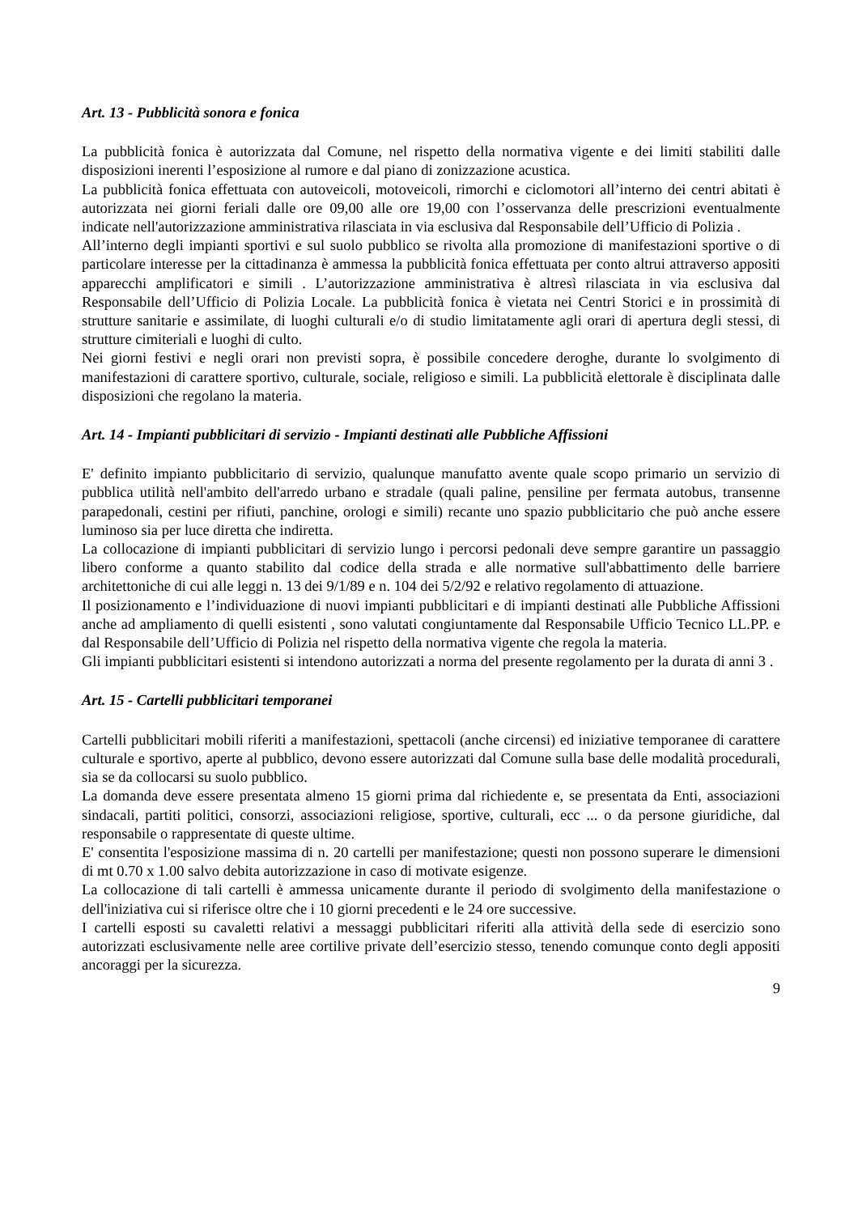Art. 13 - Pubblicità sonora e fonica
La pubblicità fonica è autorizzata dal Comune, nel rispetto della normativa vigente e dei limiti stabiliti dalle disposizioni inerenti l’esposizione al rumore e dal piano di zonizzazione acustica.
La pubblicità fonica effettuata con autoveicoli, motoveicoli, rimorchi e ciclomotori all’interno dei centri abitati è autorizzata nei giorni feriali dalle ore 09,00 alle ore 19,00 con l’osservanza delle prescrizioni eventualmente indicate nell'autorizzazione amministrativa rilasciata in via esclusiva dal Responsabile dell’Ufficio di Polizia .
All’interno degli impianti sportivi e sul suolo pubblico se rivolta alla promozione di manifestazioni sportive o di particolare interesse per la cittadinanza è ammessa la pubblicità fonica effettuata per conto altrui attraverso appositi apparecchi amplificatori e simili . L’autorizzazione amministrativa è altresì rilasciata in via esclusiva dal Responsabile dell’Ufficio di Polizia Locale. La pubblicità fonica è vietata nei Centri Storici e in prossimità di strutture sanitarie e assimilate, di luoghi culturali e/o di studio limitatamente agli orari di apertura degli stessi, di strutture cimiteriali e luoghi di culto.
Nei giorni festivi e negli orari non previsti sopra, è possibile concedere deroghe, durante lo svolgimento di manifestazioni di carattere sportivo, culturale, sociale, religioso e simili. La pubblicità elettorale è disciplinata dalle disposizioni che regolano la materia.
Art. 14 - Impianti pubblicitari di servizio - Impianti destinati alle Pubbliche Affissioni
E' definito impianto pubblicitario di servizio, qualunque manufatto avente quale scopo primario un servizio di pubblica utilità nell'ambito dell'arredo urbano e stradale (quali paline, pensiline per fermata autobus, transenne parapedonali, cestini per rifiuti, panchine, orologi e simili) recante uno spazio pubblicitario che può anche essere luminoso sia per luce diretta che indiretta.
La collocazione di impianti pubblicitari di servizio lungo i percorsi pedonali deve sempre garantire un passaggio libero conforme a quanto stabilito dal codice della strada e alle normative sull'abbattimento delle barriere architettoniche di cui alle leggi n. 13 dei 9/1/89 e n. 104 dei 5/2/92 e relativo regolamento di attuazione.
Il posizionamento e l’individuazione di nuovi impianti pubblicitari e di impianti destinati alle Pubbliche Affissioni anche ad ampliamento di quelli esistenti , sono valutati congiuntamente dal Responsabile Ufficio Tecnico LL.PP. e dal Responsabile dell’Ufficio di Polizia nel rispetto della normativa vigente che regola la materia.
Gli impianti pubblicitari esistenti si intendono autorizzati a norma del presente regolamento per la durata di anni 3 .
Art. 15 - Cartelli pubblicitari temporanei
Cartelli pubblicitari mobili riferiti a manifestazioni, spettacoli (anche circensi) ed iniziative temporanee di carattere culturale e sportivo, aperte al pubblico, devono essere autorizzati dal Comune sulla base delle modalità procedurali, sia se da collocarsi su suolo pubblico.
La domanda deve essere presentata almeno 15 giorni prima dal richiedente e, se presentata da Enti, associazioni sindacali, partiti politici, consorzi, associazioni religiose, sportive, culturali, ecc ... o da persone giuridiche, dal responsabile o rappresentate di queste ultime.
E' consentita l'esposizione massima di n. 20 cartelli per manifestazione; questi non possono superare le dimensioni di mt 0.70 x 1.00 salvo debita autorizzazione in caso di motivate esigenze.
La collocazione di tali cartelli è ammessa unicamente durante il periodo di svolgimento della manifestazione o dell'iniziativa cui si riferisce oltre che i 10 giorni precedenti e le 24 ore successive.
I cartelli esposti su cavaletti relativi a messaggi pubblicitari riferiti alla attività della sede di esercizio sono autorizzati esclusivamente nelle aree cortilive private dell’esercizio stesso, tenendo comunque conto degli appositi ancoraggi per la sicurezza.
9